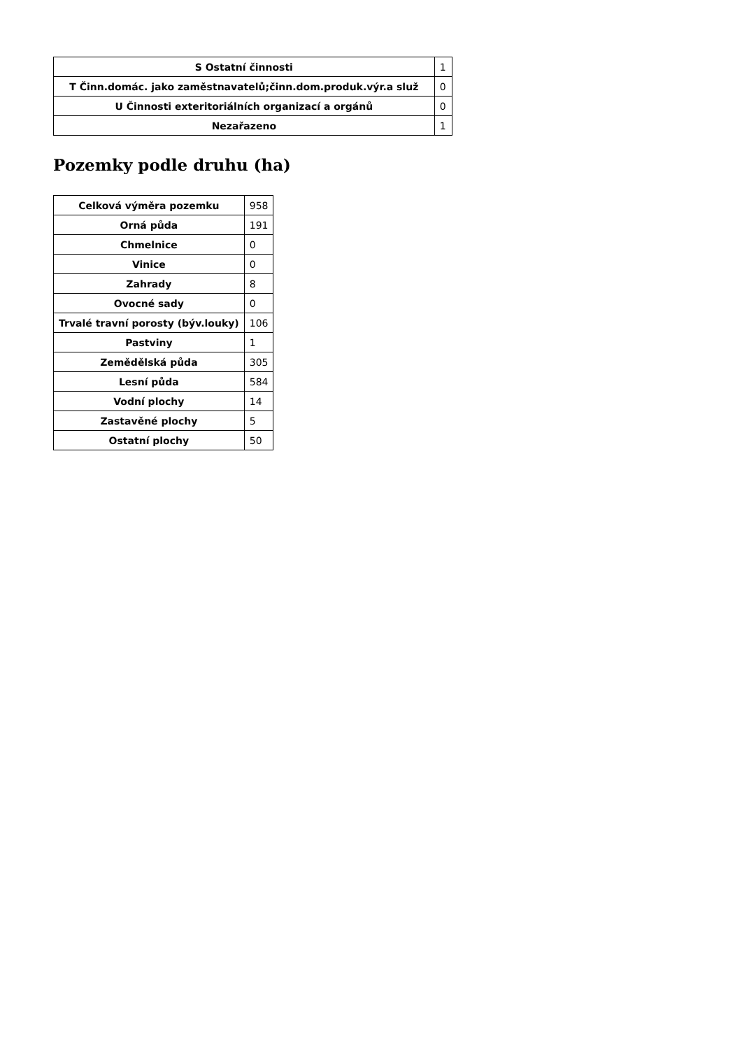| S Ostatní činnosti | 1 |
| T Činn.domác. jako zaměstnavatelů;činn.dom.produk.výr.a služ | 0 |
| U Činnosti exteritoriálních organizací a orgánů | 0 |
| Nezařazeno | 1 |
Pozemky podle druhu (ha)
| Celková výměra pozemku | 958 |
| Orná půda | 191 |
| Chmelnice | 0 |
| Vinice | 0 |
| Zahrady | 8 |
| Ovocné sady | 0 |
| Trvalé travní porosty (býv.louky) | 106 |
| Pastviny | 1 |
| Zemědělská půda | 305 |
| Lesní půda | 584 |
| Vodní plochy | 14 |
| Zastavěné plochy | 5 |
| Ostatní plochy | 50 |